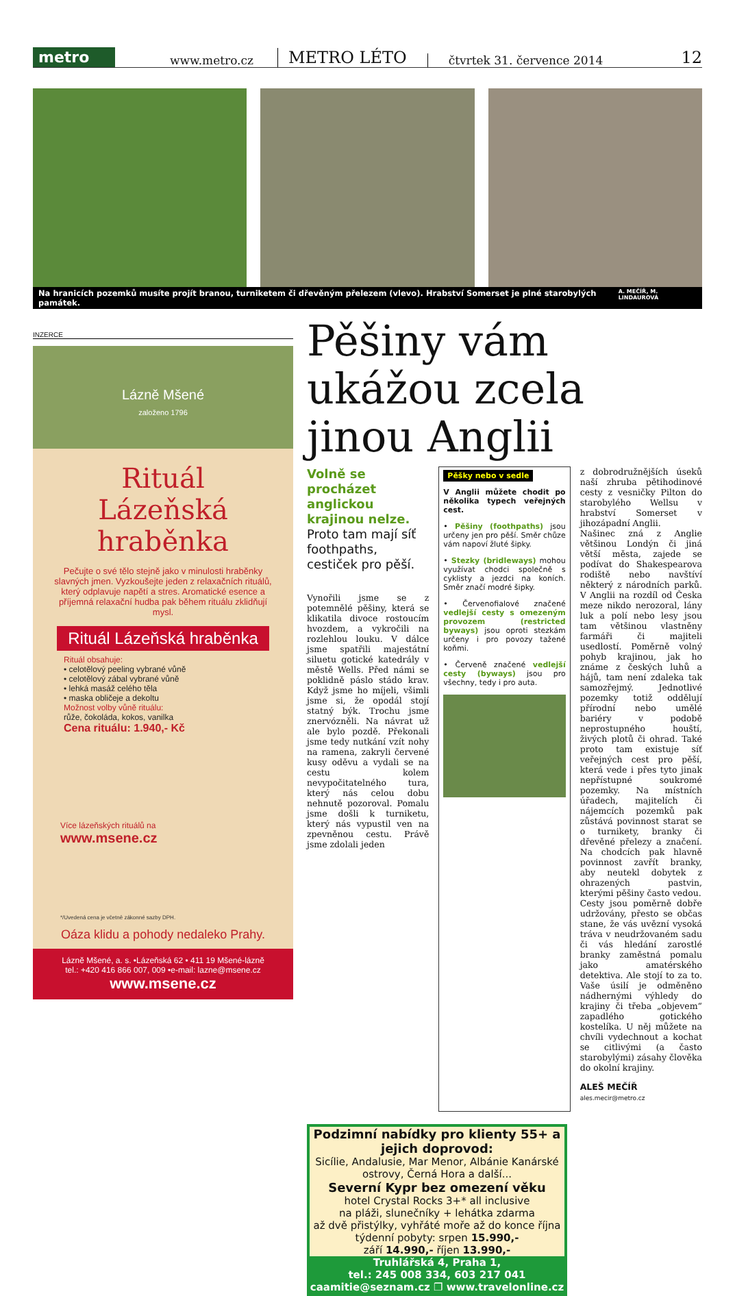metro
www.metro.cz METRO LÉTO čtvrtek 31. července 2014 12
Na hranicích pozemků musíte projít branou, turniketem či dřevěným přelezem (vlevo). Hrabství Somerset je plné starobylých památek. A. MEČÍŘ, M. LINDAUROVÁ
INZERCE
Lázně Mšené
založeno 1796
Rituál
Lázeňská hraběnka
Pečujte o své tělo stejně jako v minulosti hraběnky slavných jmen. Vyzkoušejte jeden z relaxačních rituálů, který odplavuje napětí a stres. Aromatické esence a příjemná relaxační hudba pak během rituálu zklidňují mysl.
Rituál Lázeňská hraběnka
Rituál obsahuje:
• celotělový peeling vybrané vůně
• celotělový zábal vybrané vůně
• lehká masáž celého těla
• maska obličeje a dekoltu
Možnost volby vůně rituálu:
růže, čokoláda, kokos, vanilka
Cena rituálu: 1.940,- Kč
Více lázeňských rituálů na
www.msene.cz
*/Uvedená cena je včetně zákonné sazby DPH.
Oáza klidu a pohody nedaleko Prahy.
Lázně Mšené, a. s. •Lázeňská 62 • 411 19 Mšené-lázně
tel.: +420 416 866 007, 009 •e-mail: lazne@msene.cz
www.msene.cz
Pěšiny vám ukážou zcela jinou Anglii
Volně se procházet anglickou krajinou nelze. Proto tam mají síť foothpaths, cestiček pro pěší.
Vynořili jsme se z potemnělé pěšiny, která se klikatila divoce rostoucím hvozdem, a vykročili na rozlehlou louku. V dálce jsme spatřili majestátní siluetu gotické katedrály v městě Wells. Před námi se poklidně páslo stádo krav. Když jsme ho míjeli, všimli jsme si, že opodál stojí statný býk. Trochu jsme znervózněli. Na návrat už ale bylo pozdě. Překonali jsme tedy nutkání vzít nohy na ramena, zakryli červené kusy oděvu a vydali se na cestu kolem nevypočitatelného tura, který nás celou dobu nehnutě pozoroval. Pomalu jsme došli k turniketu, který nás vypustil ven na zpevněnou cestu. Právě jsme zdolali jeden
Pěšky nebo v sedle
V Anglii můžete chodit po několika typech veřejných cest.
• Pěšiny (foothpaths) jsou určeny jen pro pěší. Směr chůze vám napoví žluté šipky.
• Stezky (bridleways) mohou využívat chodci společně s cyklisty a jezdci na koních. Směr značí modré šipky.
• Červenofialové značené vedlejší cesty s omezeným provozem (restricted byways) jsou oproti stezkám určeny i pro povozy tažené koňmi.
• Červeně značené vedlejší cesty (byways) jsou pro všechny, tedy i pro auta.
z dobrodružnějších úseků naší zhruba pětihodinové cesty z vesničky Pilton do starobylého Wellsu v hrabství Somerset v jihozápadní Anglii.
Našinec zná z Anglie většinou Londýn či jiná větší města, zajede se podívat do Shakespearova rodiště nebo navštíví některý z národních parků. V Anglii na rozdíl od Česka meze nikdo nerozoral, lány luk a polí nebo lesy jsou tam většinou vlastněny farmáři či majiteli usedlostí. Poměrně volný pohyb krajinou, jak ho známe z českých luhů a hájů, tam není zdaleka tak samozřejmý. Jednotlivé pozemky totiž oddělují přírodní nebo umělé bariéry v podobě neprostupného houští, živých plotů či ohrad. Také proto tam existuje síť veřejných cest pro pěší, která vede i přes tyto jinak nepřístupné soukromé pozemky. Na místních úřadech, majitelích či nájemcích pozemků pak zůstává povinnost starat se o turnikety, branky či dřevěné přelezy a značení. Na chodcích pak hlavně povinnost zavřít branky, aby neutekl dobytek z ohrazených pastvin, kterými pěšiny často vedou.
Cesty jsou poměrně dobře udržovány, přesto se občas stane, že vás uvězní vysoká tráva v neudržovaném sadu či vás hledání zarostlé branky zaměstná pomalu jako amatérského detektiva. Ale stojí to za to. Vaše úsilí je odměněno nádhernými výhledy do krajiny či třeba „objevem“ zapadlého gotického kostelíka. U něj můžete na chvíli vydechnout a kochat se citlivými (a často starobylými) zásahy člověka do okolní krajiny.
ALEŠ MEČÍŘ
ales.mecir@metro.cz
Podzimní nabídky pro klienty 55+ a jejich doprovod:
Sicílie, Andalusie, Mar Menor, Albánie Kanárské ostrovy, Černá Hora a další...
Severní Kypr bez omezení věku
hotel Crystal Rocks 3+* all inclusive
na pláži, slunečníky + lehátka zdarma
až dvě přistýlky, vyhřáté moře až do konce října
týdenní pobyty: srpen 15.990,-
září 14.990,- říjen 13.990,-
Truhlářská 4, Praha 1,
tel.: 245 008 334, 603 217 041
caamitie@seznam.cz ❐ www.travelonline.cz